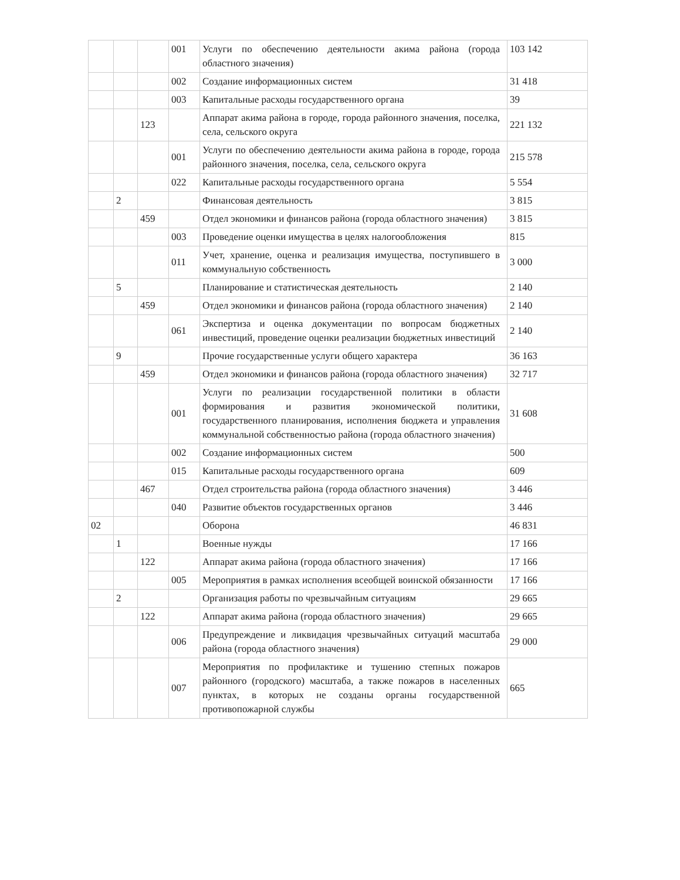| | | | 001 | Услуги по обеспечению деятельности акима района (города областного значения) | 103 142 |
| | | | 002 | Создание информационных систем | 31 418 |
| | | | 003 | Капитальные расходы государственного органа | 39 |
| | | 123 | | Аппарат акима района в городе, города районного значения, поселка, села, сельского округа | 221 132 |
| | | | 001 | Услуги по обеспечению деятельности акима района в городе, города районного значения, поселка, села, сельского округа | 215 578 |
| | | | 022 | Капитальные расходы государственного органа | 5 554 |
| | 2 | | | Финансовая деятельность | 3 815 |
| | | 459 | | Отдел экономики и финансов района (города областного значения) | 3 815 |
| | | | 003 | Проведение оценки имущества в целях налогообложения | 815 |
| | | | 011 | Учет, хранение, оценка и реализация имущества, поступившего в коммунальную собственность | 3 000 |
| | 5 | | | Планирование и статистическая деятельность | 2 140 |
| | | 459 | | Отдел экономики и финансов района (города областного значения) | 2 140 |
| | | | 061 | Экспертиза и оценка документации по вопросам бюджетных инвестиций, проведение оценки реализации бюджетных инвестиций | 2 140 |
| | 9 | | | Прочие государственные услуги общего характера | 36 163 |
| | | 459 | | Отдел экономики и финансов района (города областного значения) | 32 717 |
| | | | 001 | Услуги по реализации государственной политики в области формирования и развития экономической политики, государственного планирования, исполнения бюджета и управления коммунальной собственностью района (города областного значения) | 31 608 |
| | | | 002 | Создание информационных систем | 500 |
| | | | 015 | Капитальные расходы государственного органа | 609 |
| | | 467 | | Отдел строительства района (города областного значения) | 3 446 |
| | | | 040 | Развитие объектов государственных органов | 3 446 |
| 02 | | | | Оборона | 46 831 |
| | 1 | | | Военные нужды | 17 166 |
| | | 122 | | Аппарат акима района (города областного значения) | 17 166 |
| | | | 005 | Мероприятия в рамках исполнения всеобщей воинской обязанности | 17 166 |
| | 2 | | | Организация работы по чрезвычайным ситуациям | 29 665 |
| | | 122 | | Аппарат акима района (города областного значения) | 29 665 |
| | | | 006 | Предупреждение и ликвидация чрезвычайных ситуаций масштаба района (города областного значения) | 29 000 |
| | | | 007 | Мероприятия по профилактике и тушению степных пожаров районного (городского) масштаба, а также пожаров в населенных пунктах, в которых не созданы органы государственной противопожарной службы | 665 |